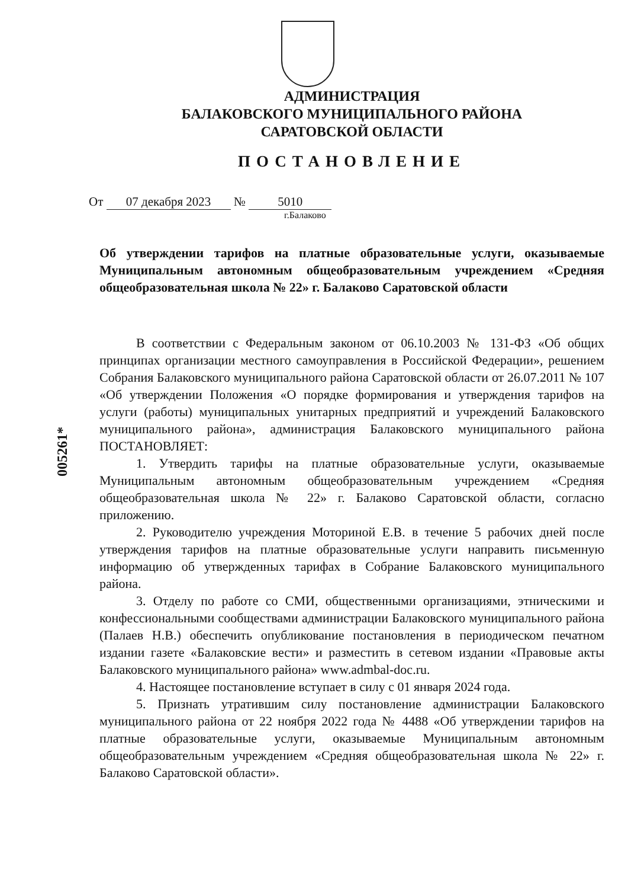АДМИНИСТРАЦИЯ
БАЛАКОВСКОГО МУНИЦИПАЛЬНОГО РАЙОНА
САРАТОВСКОЙ ОБЛАСТИ
ПОСТАНОВЛЕНИЕ
От 07 декабря 2023 № 5010
г.Балаково
Об утверждении тарифов на платные образовательные услуги, оказываемые Муниципальным автономным общеобразовательным учреждением «Средняя общеобразовательная школа № 22» г. Балаково Саратовской области
В соответствии с Федеральным законом от 06.10.2003 № 131-ФЗ «Об общих принципах организации местного самоуправления в Российской Федерации», решением Собрания Балаковского муниципального района Саратовской области от 26.07.2011 № 107 «Об утверждении Положения «О порядке формирования и утверждения тарифов на услуги (работы) муниципальных унитарных предприятий и учреждений Балаковского муниципального района», администрация Балаковского муниципального района ПОСТАНОВЛЯЕТ:
1. Утвердить тарифы на платные образовательные услуги, оказываемые Муниципальным автономным общеобразовательным учреждением «Средняя общеобразовательная школа № 22» г. Балаково Саратовской области, согласно приложению.
2. Руководителю учреждения Моториной Е.В. в течение 5 рабочих дней после утверждения тарифов на платные образовательные услуги направить письменную информацию об утвержденных тарифах в Собрание Балаковского муниципального района.
3. Отделу по работе со СМИ, общественными организациями, этническими и конфессиональными сообществами администрации Балаковского муниципального района (Палаев Н.В.) обеспечить опубликование постановления в периодическом печатном издании газете «Балаковские вести» и разместить в сетевом издании «Правовые акты Балаковского муниципального района» www.admbal-doc.ru.
4. Настоящее постановление вступает в силу с 01 января 2024 года.
5. Признать утратившим силу постановление администрации Балаковского муниципального района от 22 ноября 2022 года № 4488 «Об утверждении тарифов на платные образовательные услуги, оказываемые Муниципальным автономным общеобразовательным учреждением «Средняя общеобразовательная школа № 22» г. Балаково Саратовской области».
005261*